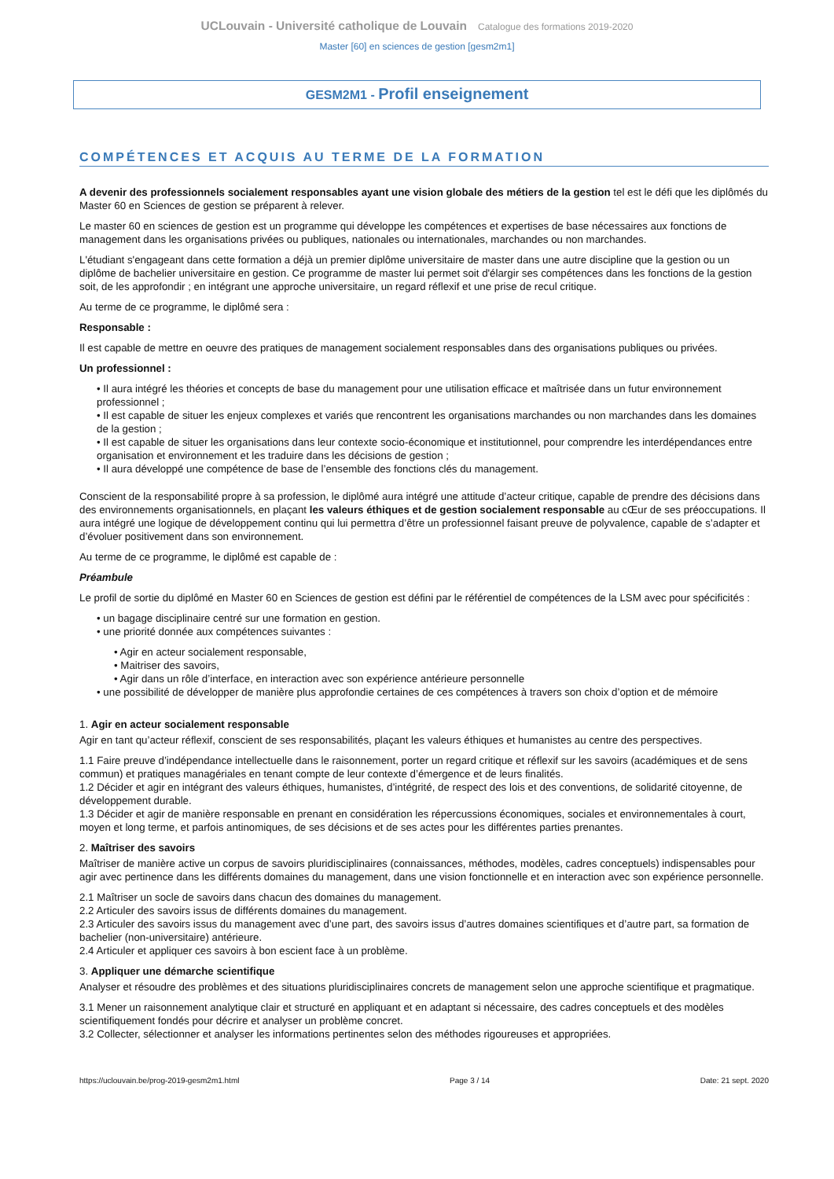UCLouvain - Université catholique de Louvain Catalogue des formations 2019-2020
Master [60] en sciences de gestion [gesm2m1]
GESM2M1 - Profil enseignement
COMPÉTENCES ET ACQUIS AU TERME DE LA FORMATION
A devenir des professionnels socialement responsables ayant une vision globale des métiers de la gestion tel est le défi que les diplômés du Master 60 en Sciences de gestion se préparent à relever.
Le master 60 en sciences de gestion est un programme qui développe les compétences et expertises de base nécessaires aux fonctions de management dans les organisations privées ou publiques, nationales ou internationales, marchandes ou non marchandes.
L'étudiant s'engageant dans cette formation a déjà un premier diplôme universitaire de master dans une autre discipline que la gestion ou un diplôme de bachelier universitaire en gestion. Ce programme de master lui permet soit d'élargir ses compétences dans les fonctions de la gestion soit, de les approfondir ; en intégrant une approche universitaire, un regard réflexif et une prise de recul critique.
Au terme de ce programme, le diplômé sera :
Responsable :
Il est capable de mettre en oeuvre des pratiques de management socialement responsables dans des organisations publiques ou privées.
Un professionnel :
• Il aura intégré les théories et concepts de base du management pour une utilisation efficace et maîtrisée dans un futur environnement professionnel ;
• Il est capable de situer les enjeux complexes et variés que rencontrent les organisations marchandes ou non marchandes dans les domaines de la gestion ;
• Il est capable de situer les organisations dans leur contexte socio-économique et institutionnel, pour comprendre les interdépendances entre organisation et environnement et les traduire dans les décisions de gestion ;
• Il aura développé une compétence de base de l’ensemble des fonctions clés du management.
Conscient de la responsabilité propre à sa profession, le diplômé aura intégré une attitude d’acteur critique, capable de prendre des décisions dans des environnements organisationnels, en plaçant les valeurs éthiques et de gestion socialement responsable au cŒur de ses préoccupations. Il aura intégré une logique de développement continu qui lui permettra d’être un professionnel faisant preuve de polyvalence, capable de s’adapter et d’évoluer positivement dans son environnement.
Au terme de ce programme, le diplômé est capable de :
Préambule
Le profil de sortie du diplômé en Master 60 en Sciences de gestion est défini par le référentiel de compétences de la LSM avec pour spécificités :
• un bagage disciplinaire centré sur une formation en gestion.
• une priorité donnée aux compétences suivantes :
• Agir en acteur socialement responsable,
• Maitriser des savoirs,
• Agir dans un rôle d’interface, en interaction avec son expérience antérieure personnelle
• une possibilité de développer de manière plus approfondie certaines de ces compétences à travers son choix d’option et de mémoire
1. Agir en acteur socialement responsable
Agir en tant qu’acteur réflexif, conscient de ses responsabilités, plaçant les valeurs éthiques et humanistes au centre des perspectives.
1.1 Faire preuve d’indépendance intellectuelle dans le raisonnement, porter un regard critique et réflexif sur les savoirs (académiques et de sens commun) et pratiques managériales en tenant compte de leur contexte d’émergence et de leurs finalités.
1.2 Décider et agir en intégrant des valeurs éthiques, humanistes, d’intégrité, de respect des lois et des conventions, de solidarité citoyenne, de développement durable.
1.3 Décider et agir de manière responsable en prenant en considération les répercussions économiques, sociales et environnementales à court, moyen et long terme, et parfois antinomiques, de ses décisions et de ses actes pour les différentes parties prenantes.
2. Maîtriser des savoirs
Maîtriser de manière active un corpus de savoirs pluridisciplinaires (connaissances, méthodes, modèles, cadres conceptuels) indispensables pour agir avec pertinence dans les différents domaines du management, dans une vision fonctionnelle et en interaction avec son expérience personnelle.
2.1 Maîtriser un socle de savoirs dans chacun des domaines du management.
2.2 Articuler des savoirs issus de différents domaines du management.
2.3 Articuler des savoirs issus du management avec d’une part, des savoirs issus d’autres domaines scientifiques et d’autre part, sa formation de bachelier (non-universitaire) antérieure.
2.4 Articuler et appliquer ces savoirs à bon escient face à un problème.
3. Appliquer une démarche scientifique
Analyser et résoudre des problèmes et des situations pluridisciplinaires concrets de management selon une approche scientifique et pragmatique.
3.1 Mener un raisonnement analytique clair et structuré en appliquant et en adaptant si nécessaire, des cadres conceptuels et des modèles scientifiquement fondés pour décrire et analyser un problème concret.
3.2 Collecter, sélectionner et analyser les informations pertinentes selon des méthodes rigoureuses et appropriées.
https://uclouvain.be/prog-2019-gesm2m1.html Page 3 / 14 Date: 21 sept. 2020